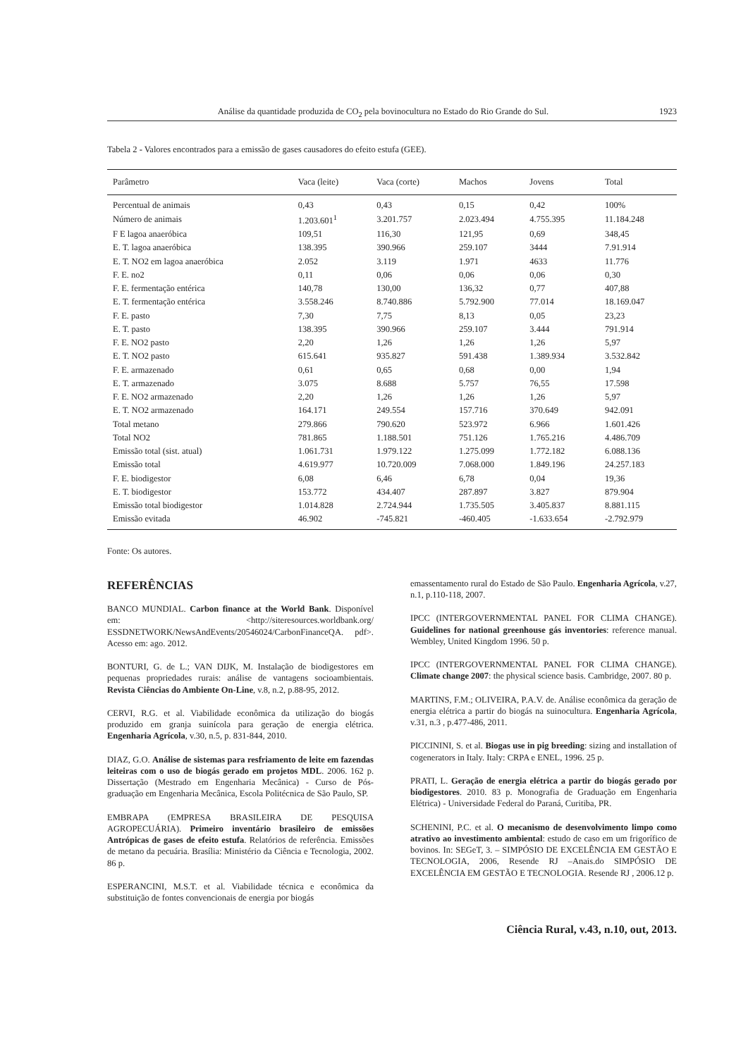Análise da quantidade produzida de CO<sub>2</sub> pela bovinocultura no Estado do Rio Grande do Sul. 1923
Tabela 2 - Valores encontrados para a emissão de gases causadores do efeito estufa (GEE).
| Parâmetro | Vaca (leite) | Vaca (corte) | Machos | Jovens | Total |
| --- | --- | --- | --- | --- | --- |
| Percentual de animais | 0,43 | 0,43 | 0,15 | 0,42 | 100% |
| Número de animais | 1.203.601<sup>1</sup> | 3.201.757 | 2.023.494 | 4.755.395 | 11.184.248 |
| F E lagoa anaeróbica | 109,51 | 116,30 | 121,95 | 0,69 | 348,45 |
| E. T. lagoa anaeróbica | 138.395 | 390.966 | 259.107 | 3444 | 7.91.914 |
| E. T. NO2 em lagoa anaeróbica | 2.052 | 3.119 | 1.971 | 4633 | 11.776 |
| F. E. no2 | 0,11 | 0,06 | 0,06 | 0,06 | 0,30 |
| F. E. fermentação entérica | 140,78 | 130,00 | 136,32 | 0,77 | 407,88 |
| E. T. fermentação entérica | 3.558.246 | 8.740.886 | 5.792.900 | 77.014 | 18.169.047 |
| F. E. pasto | 7,30 | 7,75 | 8,13 | 0,05 | 23,23 |
| E. T. pasto | 138.395 | 390.966 | 259.107 | 3.444 | 791.914 |
| F. E. NO2 pasto | 2,20 | 1,26 | 1,26 | 1,26 | 5,97 |
| E. T. NO2 pasto | 615.641 | 935.827 | 591.438 | 1.389.934 | 3.532.842 |
| F. E. armazenado | 0,61 | 0,65 | 0,68 | 0,00 | 1,94 |
| E. T. armazenado | 3.075 | 8.688 | 5.757 | 76,55 | 17.598 |
| F. E. NO2 armazenado | 2,20 | 1,26 | 1,26 | 1,26 | 5,97 |
| E. T. NO2 armazenado | 164.171 | 249.554 | 157.716 | 370.649 | 942.091 |
| Total metano | 279.866 | 790.620 | 523.972 | 6.966 | 1.601.426 |
| Total NO2 | 781.865 | 1.188.501 | 751.126 | 1.765.216 | 4.486.709 |
| Emissão total (sist. atual) | 1.061.731 | 1.979.122 | 1.275.099 | 1.772.182 | 6.088.136 |
| Emissão total | 4.619.977 | 10.720.009 | 7.068.000 | 1.849.196 | 24.257.183 |
| F. E. biodigestor | 6,08 | 6,46 | 6,78 | 0,04 | 19,36 |
| E. T. biodigestor | 153.772 | 434.407 | 287.897 | 3.827 | 879.904 |
| Emissão total biodigestor | 1.014.828 | 2.724.944 | 1.735.505 | 3.405.837 | 8.881.115 |
| Emissão evitada | 46.902 | -745.821 | -460.405 | -1.633.654 | -2.792.979 |
Fonte: Os autores.
REFERÊNCIAS
BANCO MUNDIAL. Carbon finance at the World Bank. Disponível em: <http://siteresources.worldbank.org/ ESSDNETWORK/NewsAndEvents/20546024/CarbonFinanceQA. pdf>. Acesso em: ago. 2012.
BONTURI, G. de L.; VAN DIJK, M. Instalação de biodigestores em pequenas propriedades rurais: análise de vantagens socioambientais. Revista Ciências do Ambiente On-Line, v.8, n.2, p.88-95, 2012.
CERVI, R.G. et al. Viabilidade econômica da utilização do biogás produzido em granja suinícola para geração de energia elétrica. Engenharia Agrícola, v.30, n.5, p. 831-844, 2010.
DIAZ, G.O. Análise de sistemas para resfriamento de leite em fazendas leiteiras com o uso de biogás gerado em projetos MDL. 2006. 162 p. Dissertação (Mestrado em Engenharia Mecânica) - Curso de Pós-graduação em Engenharia Mecânica, Escola Politécnica de São Paulo, SP.
EMBRAPA (EMPRESA BRASILEIRA DE PESQUISA AGROPECUÁRIA). Primeiro inventário brasileiro de emissões Antrópicas de gases de efeito estufa. Relatórios de referência. Emissões de metano da pecuária. Brasília: Ministério da Ciência e Tecnologia, 2002. 86 p.
ESPERANCINI, M.S.T. et al. Viabilidade técnica e econômica da substituição de fontes convencionais de energia por biogás
emassentamento rural do Estado de São Paulo. Engenharia Agrícola, v.27, n.1, p.110-118, 2007.
IPCC (INTERGOVERNMENTAL PANEL FOR CLIMA CHANGE). Guidelines for national greenhouse gás inventories: reference manual. Wembley, United Kingdom 1996. 50 p.
IPCC (INTERGOVERNMENTAL PANEL FOR CLIMA CHANGE). Climate change 2007: the physical science basis. Cambridge, 2007. 80 p.
MARTINS, F.M.; OLIVEIRA, P.A.V. de. Análise econômica da geração de energia elétrica a partir do biogás na suinocultura. Engenharia Agrícola, v.31, n.3 , p.477-486, 2011.
PICCININI, S. et al. Biogas use in pig breeding: sizing and installation of cogenerators in Italy. Italy: CRPA e ENEL, 1996. 25 p.
PRATI, L. Geração de energia elétrica a partir do biogás gerado por biodigestores. 2010. 83 p. Monografia de Graduação em Engenharia Elétrica) - Universidade Federal do Paraná, Curitiba, PR.
SCHENINI, P.C. et al. O mecanismo de desenvolvimento limpo como atrativo ao investimento ambiental: estudo de caso em um frigorífico de bovinos. In: SEGeT, 3. – SIMPÓSIO DE EXCELÊNCIA EM GESTÃO E TECNOLOGIA, 2006, Resende RJ –Anais.do SIMPÓSIO DE EXCELÊNCIA EM GESTÃO E TECNOLOGIA. Resende RJ , 2006.12 p.
Ciência Rural, v.43, n.10, out, 2013.